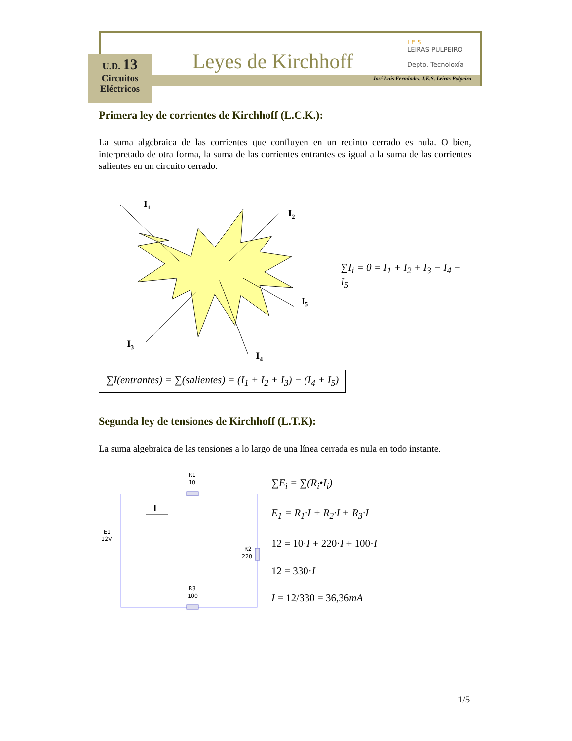U.D. 13
Circuitos
Eléctricos
Leyes de Kirchhoff
I E S
LEIRAS PULPEIRO
Depto. Tecnoloxía
José Luis Fernández. I.E.S. Leiras Pulpeiro
Primera ley de corrientes de Kirchhoff (L.C.K.):
La suma algebraica de las corrientes que confluyen en un recinto cerrado es nula. O bien, interpretado de otra forma, la suma de las corrientes entrantes es igual a la suma de las corrientes salientes en un circuito cerrado.
I1
I2
I3
I4
I5
∑I<sub>i</sub> = 0 = I<sub>1</sub> + I<sub>2</sub> + I<sub>3</sub> − I<sub>4</sub> − I<sub>5</sub>
∑I(entrantes) = ∑(salientes) = (I<sub>1</sub> + I<sub>2</sub> + I<sub>3</sub>) − (I<sub>4</sub> + I<sub>5</sub>)
Segunda ley de tensiones de Kirchhoff (L.T.K):
La suma algebraica de las tensiones a lo largo de una línea cerrada es nula en todo instante.
R1
10
R3
100
R2
220
E1
12V
I
∑E<sub>i</sub> = ∑(R<sub>i</sub>•I<sub>i</sub>)
E<sub>1</sub> = R<sub>1</sub>·I + R<sub>2</sub>·I + R<sub>3</sub>·I
12 = 10·I + 220·I + 100·I
12 = 330·I
I = 12/330 = 36,36mA
1/5